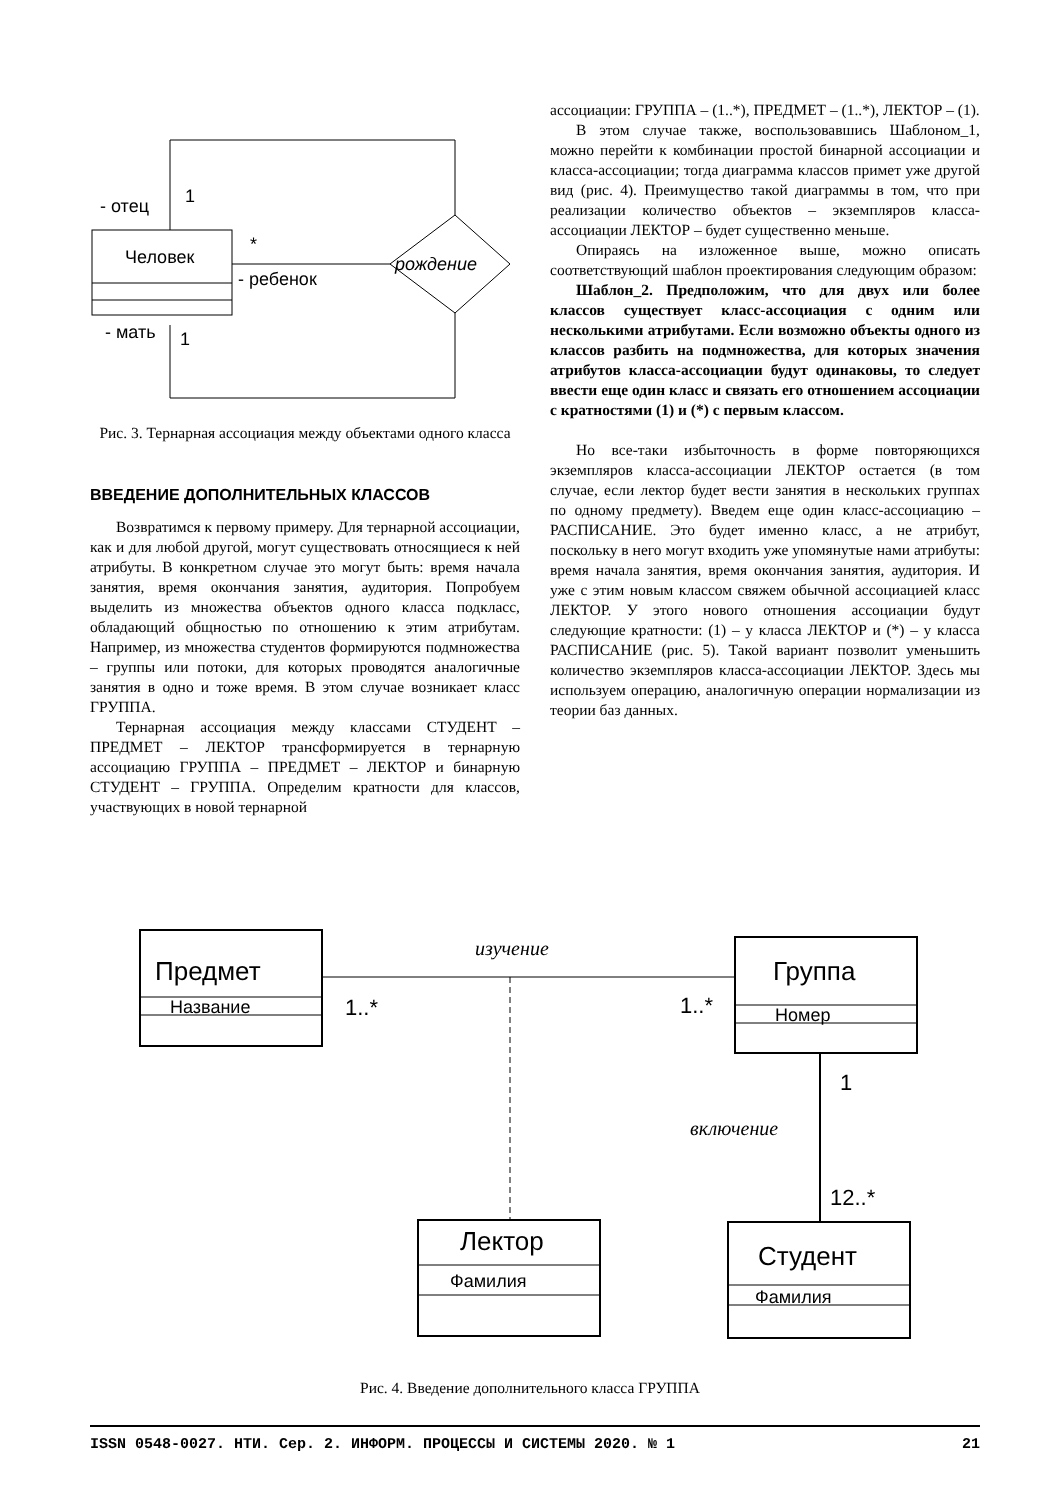- отец
1
Человек
*
- ребенок
рождение
- мать
1
Рис. 3. Тернарная ассоциация между объектами одного класса
ВВЕДЕНИЕ ДОПОЛНИТЕЛЬНЫХ КЛАССОВ
Возвратимся к первому примеру. Для тернарной ассоциации, как и для любой другой, могут существовать относящиеся к ней атрибуты. В конкретном случае это могут быть: время начала занятия, время окончания занятия, аудитория. Попробуем выделить из множества объектов одного класса подкласс, обладающий общностью по отношению к этим атрибутам. Например, из множества студентов формируются подмножества – группы или потоки, для которых проводятся аналогичные занятия в одно и тоже время. В этом случае возникает класс ГРУППА.
Тернарная ассоциация между классами СТУДЕНТ – ПРЕДМЕТ – ЛЕКТОР трансформируется в тернарную ассоциацию ГРУППА – ПРЕДМЕТ – ЛЕКТОР и бинарную СТУДЕНТ – ГРУППА. Определим кратности для классов, участвующих в новой тернарной
ассоциации: ГРУППА – (1..*), ПРЕДМЕТ – (1..*), ЛЕКТОР – (1).
В этом случае также, воспользовавшись Шаблоном_1, можно перейти к комбинации простой бинарной ассоциации и класса-ассоциации; тогда диаграмма классов примет уже другой вид (рис. 4). Преимущество такой диаграммы в том, что при реализации количество объектов – экземпляров класса-ассоциации ЛЕКТОР – будет существенно меньше.
Опираясь на изложенное выше, можно описать соответствующий шаблон проектирования следующим образом:
Шаблон_2. Предположим, что для двух или более классов существует класс-ассоциация с одним или несколькими атрибутами. Если возможно объекты одного из классов разбить на подмножества, для которых значения атрибутов класса-ассоциации будут одинаковы, то следует ввести еще один класс и связать его отношением ассоциации с кратностями (1) и (*) с первым классом.
Но все-таки избыточность в форме повторяющихся экземпляров класса-ассоциации ЛЕКТОР остается (в том случае, если лектор будет вести занятия в нескольких группах по одному предмету). Введем еще один класс-ассоциацию – РАСПИСАНИЕ. Это будет именно класс, а не атрибут, поскольку в него могут входить уже упомянутые нами атрибуты: время начала занятия, время окончания занятия, аудитория. И уже с этим новым классом свяжем обычной ассоциацией класс ЛЕКТОР. У этого нового отношения ассоциации будут следующие кратности: (1) – у класса ЛЕКТОР и (*) – у класса РАСПИСАНИЕ (рис. 5). Такой вариант позволит уменьшить количество экземпляров класса-ассоциации ЛЕКТОР. Здесь мы используем операцию, аналогичную операции нормализации из теории баз данных.
Предмет
Название
Группа
Номер
изучение
1..*
1..*
Лектор
Фамилия
1
12..*
включение
Студент
Фамилия
Рис. 4. Введение дополнительного класса ГРУППА
ISSN 0548-0027. НТИ. Сер. 2. ИНФОРМ. ПРОЦЕССЫ И СИСТЕМЫ 2020. № 1 21